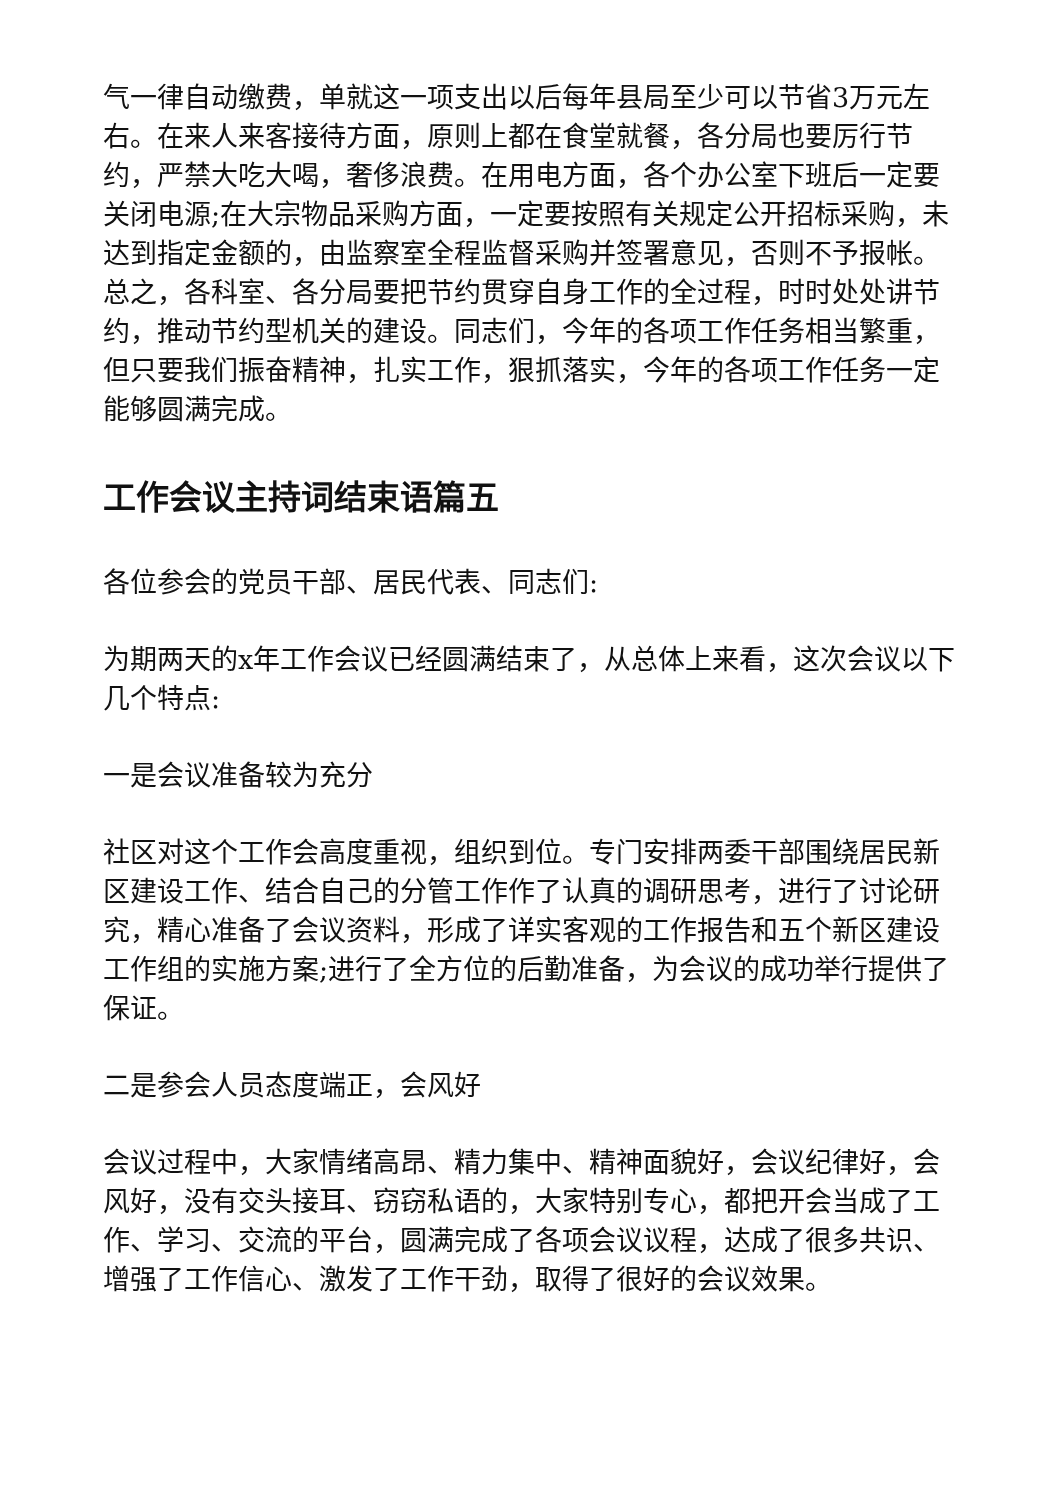气一律自动缴费，单就这一项支出以后每年县局至少可以节省3万元左右。在来人来客接待方面，原则上都在食堂就餐，各分局也要厉行节约，严禁大吃大喝，奢侈浪费。在用电方面，各个办公室下班后一定要关闭电源;在大宗物品采购方面，一定要按照有关规定公开招标采购，未达到指定金额的，由监察室全程监督采购并签署意见，否则不予报帐。总之，各科室、各分局要把节约贯穿自身工作的全过程，时时处处讲节约，推动节约型机关的建设。同志们，今年的各项工作任务相当繁重，但只要我们振奋精神，扎实工作，狠抓落实，今年的各项工作任务一定能够圆满完成。
工作会议主持词结束语篇五
各位参会的党员干部、居民代表、同志们:
为期两天的x年工作会议已经圆满结束了，从总体上来看，这次会议以下几个特点:
一是会议准备较为充分
社区对这个工作会高度重视，组织到位。专门安排两委干部围绕居民新区建设工作、结合自己的分管工作作了认真的调研思考，进行了讨论研究，精心准备了会议资料，形成了详实客观的工作报告和五个新区建设工作组的实施方案;进行了全方位的后勤准备，为会议的成功举行提供了保证。
二是参会人员态度端正，会风好
会议过程中，大家情绪高昂、精力集中、精神面貌好，会议纪律好，会风好，没有交头接耳、窃窃私语的，大家特别专心，都把开会当成了工作、学习、交流的平台，圆满完成了各项会议议程，达成了很多共识、增强了工作信心、激发了工作干劲，取得了很好的会议效果。